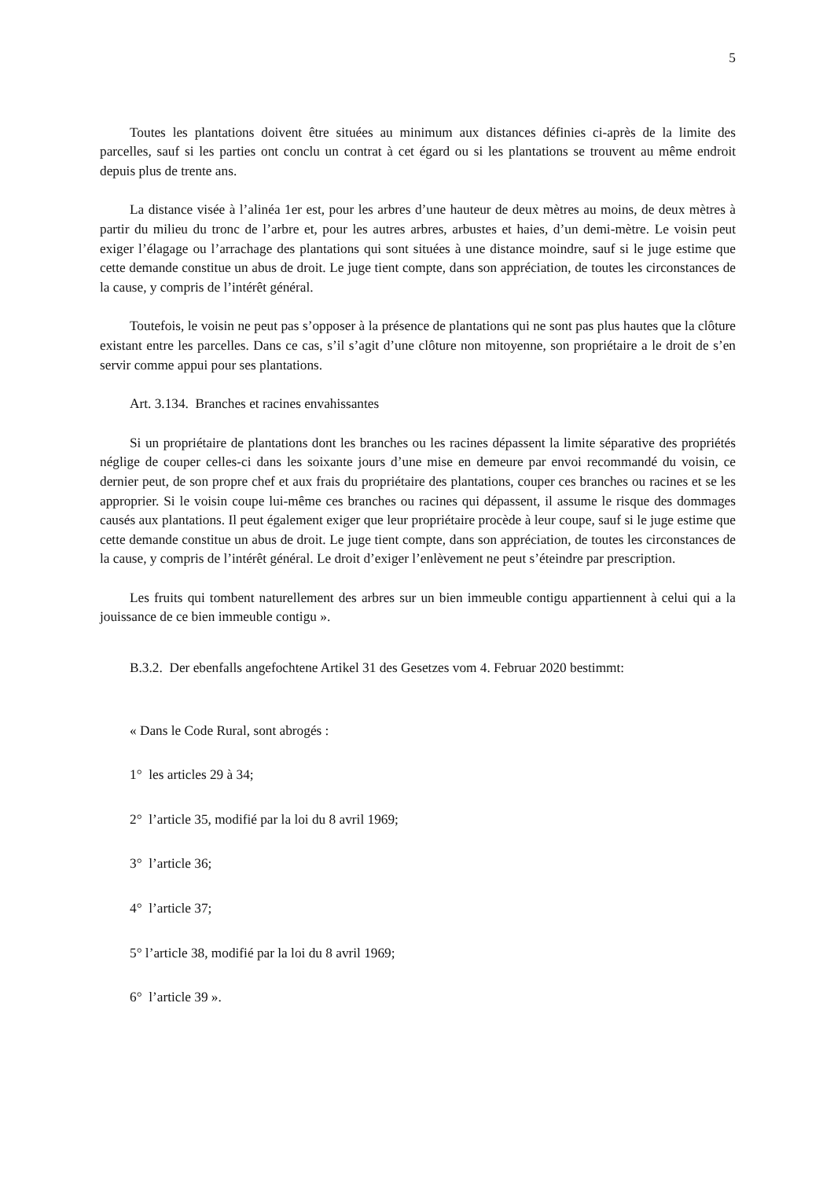5
Toutes les plantations doivent être situées au minimum aux distances définies ci-après de la limite des parcelles, sauf si les parties ont conclu un contrat à cet égard ou si les plantations se trouvent au même endroit depuis plus de trente ans.
La distance visée à l’alinéa 1er est, pour les arbres d’une hauteur de deux mètres au moins, de deux mètres à partir du milieu du tronc de l’arbre et, pour les autres arbres, arbustes et haies, d’un demi-mètre. Le voisin peut exiger l’élagage ou l’arrachage des plantations qui sont situées à une distance moindre, sauf si le juge estime que cette demande constitue un abus de droit. Le juge tient compte, dans son appréciation, de toutes les circonstances de la cause, y compris de l’intérêt général.
Toutefois, le voisin ne peut pas s’opposer à la présence de plantations qui ne sont pas plus hautes que la clôture existant entre les parcelles. Dans ce cas, s’il s’agit d’une clôture non mitoyenne, son propriétaire a le droit de s’en servir comme appui pour ses plantations.
Art. 3.134. Branches et racines envahissantes
Si un propriétaire de plantations dont les branches ou les racines dépassent la limite séparative des propriétés néglige de couper celles-ci dans les soixante jours d’une mise en demeure par envoi recommandé du voisin, ce dernier peut, de son propre chef et aux frais du propriétaire des plantations, couper ces branches ou racines et se les approprier. Si le voisin coupe lui-même ces branches ou racines qui dépassent, il assume le risque des dommages causés aux plantations. Il peut également exiger que leur propriétaire procède à leur coupe, sauf si le juge estime que cette demande constitue un abus de droit. Le juge tient compte, dans son appréciation, de toutes les circonstances de la cause, y compris de l’intérêt général. Le droit d’exiger l’enlèvement ne peut s’éteindre par prescription.
Les fruits qui tombent naturellement des arbres sur un bien immeuble contigu appartiennent à celui qui a la jouissance de ce bien immeuble contigu ».
B.3.2. Der ebenfalls angefochtene Artikel 31 des Gesetzes vom 4. Februar 2020 bestimmt:
« Dans le Code Rural, sont abrogés :
1° les articles 29 à 34;
2° l’article 35, modifié par la loi du 8 avril 1969;
3° l’article 36;
4° l’article 37;
5° l’article 38, modifié par la loi du 8 avril 1969;
6° l’article 39 ».